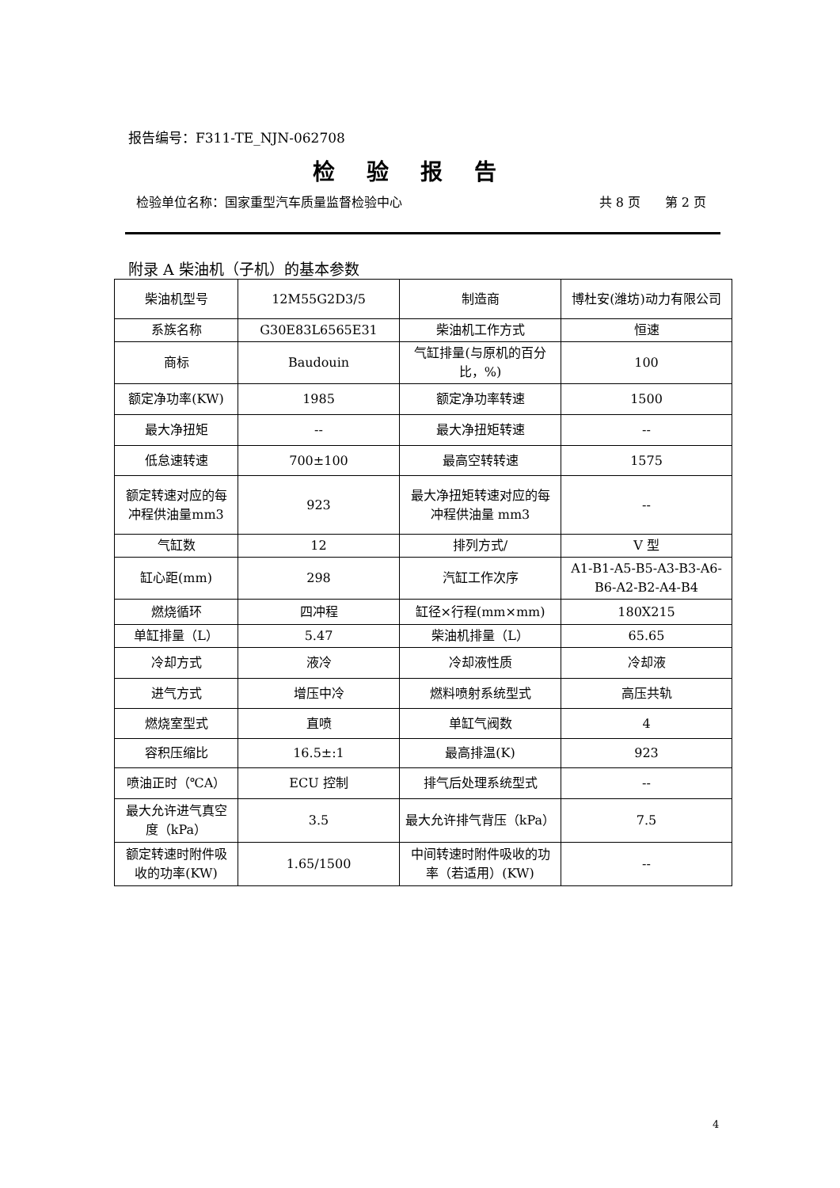报告编号：F311-TE_NJN-062708
检验报告
检验单位名称：国家重型汽车质量监督检验中心 共 8 页 第 2 页
附录 A 柴油机（子机）的基本参数
| 柴油机型号 | 12M55G2D3/5 | 制造商 | 博杜安(潍坊)动力有限公司 |
| 系族名称 | G30E83L6565E31 | 柴油机工作方式 | 恒速 |
| 商标 | Baudouin | 气缸排量(与原机的百分比，%) | 100 |
| 额定净功率(KW) | 1985 | 额定净功率转速 | 1500 |
| 最大净扭矩 | -- | 最大净扭矩转速 | -- |
| 低怠速转速 | 700±100 | 最高空转转速 | 1575 |
| 额定转速对应的每冲程供油量mm3 | 923 | 最大净扭矩转速对应的每冲程供油量 mm3 | -- |
| 气缸数 | 12 | 排列方式/ | V 型 |
| 缸心距(mm) | 298 | 汽缸工作次序 | A1-B1-A5-B5-A3-B3-A6-B6-A2-B2-A4-B4 |
| 燃烧循环 | 四冲程 | 缸径×行程(mm×mm) | 180X215 |
| 单缸排量（L） | 5.47 | 柴油机排量（L） | 65.65 |
| 冷却方式 | 液冷 | 冷却液性质 | 冷却液 |
| 进气方式 | 增压中冷 | 燃料喷射系统型式 | 高压共轨 |
| 燃烧室型式 | 直喷 | 单缸气阀数 | 4 |
| 容积压缩比 | 16.5±:1 | 最高排温(K) | 923 |
| 喷油正时（℃A） | ECU 控制 | 排气后处理系统型式 | -- |
| 最大允许进气真空度（kPa） | 3.5 | 最大允许排气背压（kPa） | 7.5 |
| 额定转速时附件吸收的功率(KW) | 1.65/1500 | 中间转速时附件吸收的功率（若适用）(KW) | -- |
4